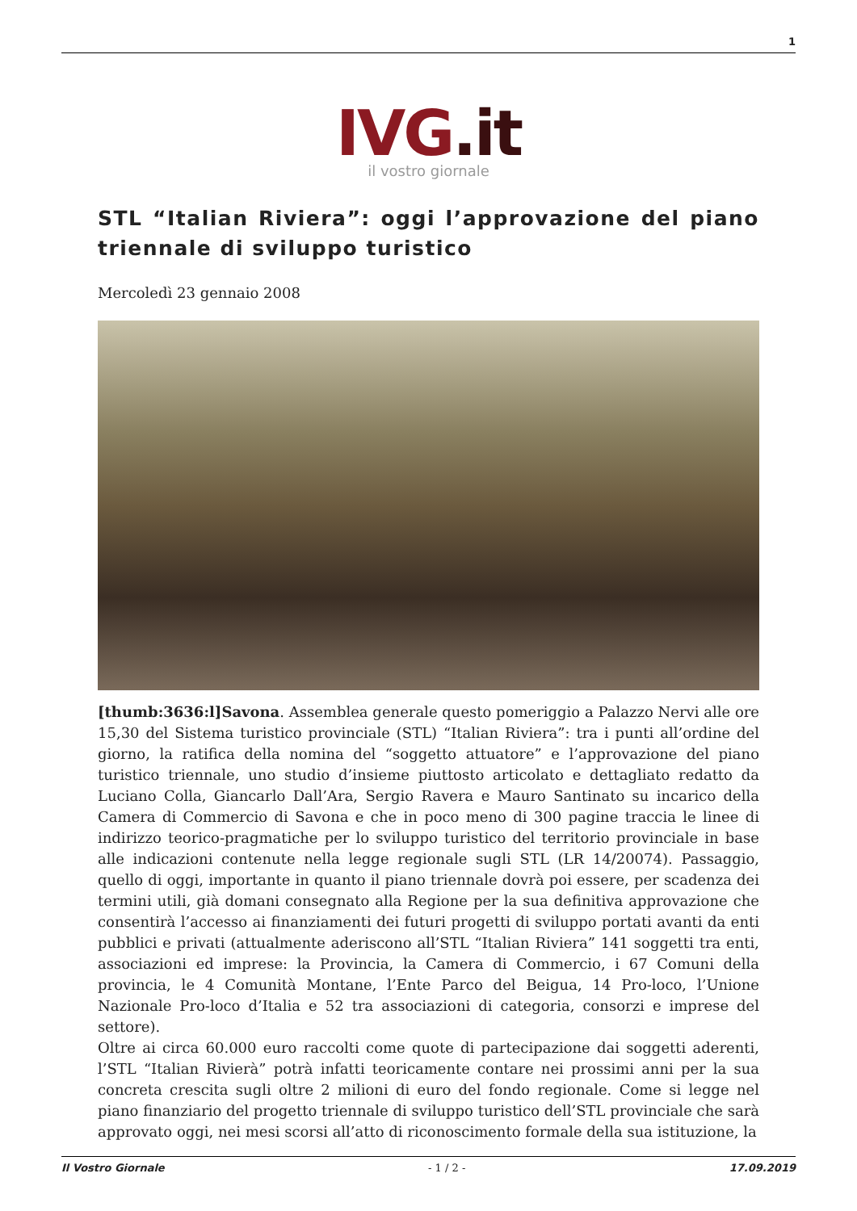1
IVG.it
il vostro giornale
STL “Italian Riviera”: oggi l’approvazione del piano triennale di sviluppo turistico
Mercoledì 23 gennaio 2008
[thumb:3636:l]Savona. Assemblea generale questo pomeriggio a Palazzo Nervi alle ore 15,30 del Sistema turistico provinciale (STL) “Italian Riviera”: tra i punti all’ordine del giorno, la ratifica della nomina del “soggetto attuatore” e l’approvazione del piano turistico triennale, uno studio d’insieme piuttosto articolato e dettagliato redatto da Luciano Colla, Giancarlo Dall’Ara, Sergio Ravera e Mauro Santinato su incarico della Camera di Commercio di Savona e che in poco meno di 300 pagine traccia le linee di indirizzo teorico-pragmatiche per lo sviluppo turistico del territorio provinciale in base alle indicazioni contenute nella legge regionale sugli STL (LR 14/20074). Passaggio, quello di oggi, importante in quanto il piano triennale dovrà poi essere, per scadenza dei termini utili, già domani consegnato alla Regione per la sua definitiva approvazione che consentirà l’accesso ai finanziamenti dei futuri progetti di sviluppo portati avanti da enti pubblici e privati (attualmente aderiscono all’STL “Italian Riviera” 141 soggetti tra enti, associazioni ed imprese: la Provincia, la Camera di Commercio, i 67 Comuni della provincia, le 4 Comunità Montane, l’Ente Parco del Beigua, 14 Pro-loco, l’Unione Nazionale Pro-loco d’Italia e 52 tra associazioni di categoria, consorzi e imprese del settore).
Oltre ai circa 60.000 euro raccolti come quote di partecipazione dai soggetti aderenti, l’STL “Italian Rivierà” potrà infatti teoricamente contare nei prossimi anni per la sua concreta crescita sugli oltre 2 milioni di euro del fondo regionale. Come si legge nel piano finanziario del progetto triennale di sviluppo turistico dell’STL provinciale che sarà approvato oggi, nei mesi scorsi all’atto di riconoscimento formale della sua istituzione, la
Il Vostro Giornale - 1 / 2 - 17.09.2019